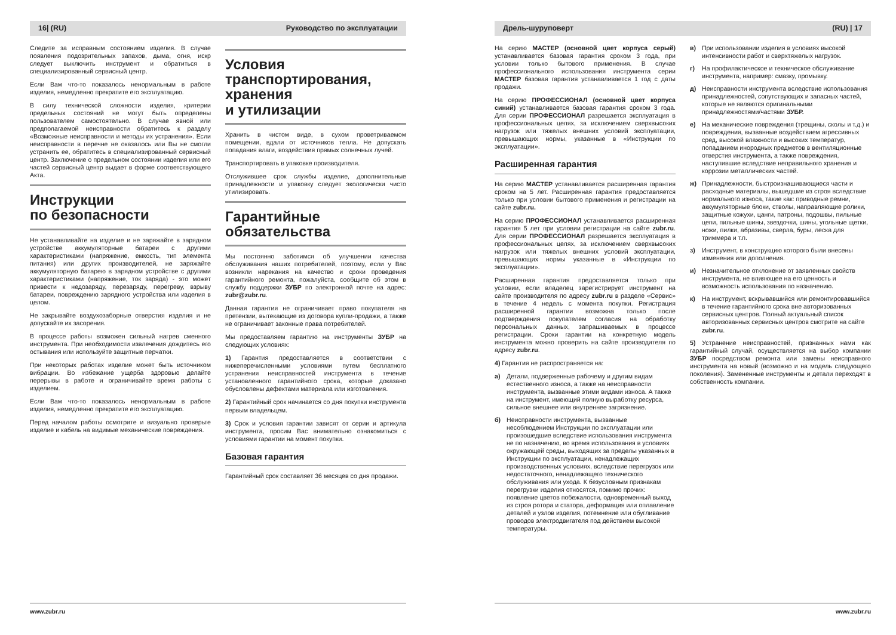16| (RU) Руководство по эксплуатации
Следите за исправным состоянием изделия. В случае появления подозрительных запахов, дыма, огня, искр следует выключить инструмент и обратиться в специализированный сервисный центр.
Если Вам что-то показалось ненормальным в работе изделия, немедленно прекратите его эксплуатацию.
В силу технической сложности изделия, критерии предельных состояний не могут быть определены пользователем самостоятельно. В случае явной или предполагаемой неисправности обратитесь к разделу «Возможные неисправности и методы их устранения». Если неисправности в перечне не оказалось или Вы не смогли устранить ее, обратитесь в специализированный сервисный центр. Заключение о предельном состоянии изделия или его частей сервисный центр выдает в форме соответствующего Акта.
Инструкции
по безопасности
Не устанавливайте на изделие и не заряжайте в зарядном устройстве аккумуляторные батареи с другими характеристиками (напряжение, емкость, тип элемента питания) или других производителей, не заряжайте аккумуляторную батарею в зарядном устройстве с другими характеристиками (напряжение, ток заряда) - это может привести к недозаряду, перезаряду, перегреву, взрыву батареи, повреждению зарядного устройства или изделия в целом.
Не закрывайте воздухозаборные отверстия изделия и не допускайте их засорения.
В процессе работы возможен сильный нагрев сменного инструмента. При необходимости извлечения дождитесь его остывания или используйте защитные перчатки.
При некоторых работах изделие может быть источником вибрации. Во избежание ущерба здоровью делайте перерывы в работе и ограничивайте время работы с изделием.
Если Вам что-то показалось ненормальным в работе изделия, немедленно прекратите его эксплуатацию.
Перед началом работы осмотрите и визуально проверьте изделие и кабель на видимые механические повреждения.
Условия
транспортирования,
хранения
и утилизации
Хранить в чистом виде, в сухом проветриваемом помещении, вдали от источников тепла. Не допускать попадания влаги, воздействия прямых солнечных лучей.
Транспортировать в упаковке производителя.
Отслужившее срок службы изделие, дополнительные принадлежности и упаковку следует экологически чисто утилизировать.
Гарантийные
обязательства
Мы постоянно заботимся об улучшении качества обслуживания наших потребителей, поэтому, если у Вас возникли нарекания на качество и сроки проведения гарантийного ремонта, пожалуйста, сообщите об этом в службу поддержки ЗУБР по электронной почте на адрес: zubr@zubr.ru.
Данная гарантия не ограничивает право покупателя на претензии, вытекающие из договора купли-продажи, а также не ограничивает законные права потребителей.
Мы предоставляем гарантию на инструменты ЗУБР на следующих условиях:
1) Гарантия предоставляется в соответствии с нижеперечисленными условиями путем бесплатного устранения неисправностей инструмента в течение установленного гарантийного срока, которые доказано обусловлены дефектами материала или изготовления.
2) Гарантийный срок начинается со дня покупки инструмента первым владельцем.
3) Срок и условия гарантии зависят от серии и артикула инструмента, просим Вас внимательно ознакомиться с условиями гарантии на момент покупки.
Базовая гарантия
Гарантийный срок составляет 36 месяцев со дня продажи.
www.zubr.ru
Дрель-шуруповерт (RU) | 17
На серию МАСТЕР (основной цвет корпуса серый) устанавливается базовая гарантия сроком 3 года, при условии только бытового применения. В случае профессионального использования инструмента серии МАСТЕР базовая гарантия устанавливается 1 год с даты продажи.
На серию ПРОФЕССИОНАЛ (основной цвет корпуса синий) устанавливается базовая гарантия сроком 3 года. Для серии ПРОФЕССИОНАЛ разрешается эксплуатация в профессиональных целях, за исключением сверхвысоких нагрузок или тяжелых внешних условий эксплуатации, превышающих нормы, указанные в «Инструкции по эксплуатации».
Расширенная гарантия
На серию МАСТЕР устанавливается расширенная гарантия сроком на 5 лет. Расширенная гарантия предоставляется только при условии бытового применения и регистрации на сайте zubr.ru.
На серию ПРОФЕССИОНАЛ устанавливается расширенная гарантия 5 лет при условии регистрации на сайте zubr.ru. Для серии ПРОФЕССИОНАЛ разрешается эксплуатация в профессиональных целях, за исключением сверхвысоких нагрузок или тяжелых внешних условий эксплуатации, превышающих нормы указанные в «Инструкции по эксплуатации».
Расширенная гарантия предоставляется только при условии, если владелец зарегистрирует инструмент на сайте производителя по адресу zubr.ru в разделе «Сервис» в течение 4 недель с момента покупки. Регистрация расширенной гарантии возможна только после подтверждения покупателем согласия на обработку персональных данных, запрашиваемых в процессе регистрации. Сроки гарантии на конкретную модель инструмента можно проверить на сайте производителя по адресу zubr.ru.
4) Гарантия не распространяется на:
а) Детали, подверженные рабочему и другим видам естественного износа, а также на неисправности инструмента, вызванные этими видами износа. А также на инструмент, имеющий полную выработку ресурса, сильное внешнее или внутреннее загрязнение.
б) Неисправности инструмента, вызванные несоблюдением Инструкции по эксплуатации или произошедшие вследствие использования инструмента не по назначению, во время использования в условиях окружающей среды, выходящих за пределы указанных в Инструкции по эксплуатации, ненадлежащих производственных условиях, вследствие перегрузок или недостаточного, ненадлежащего технического обслуживания или ухода. К безусловным признакам перегрузки изделия относятся, помимо прочих: появление цветов побежалости, одновременный выход из строя ротора и статора, деформация или оплавление деталей и узлов изделия, потемнение или обугливание проводов электродвигателя под действием высокой температуры.
в) При использовании изделия в условиях высокой интенсивности работ и сверхтяжелых нагрузок.
г) На профилактическое и техническое обслуживание инструмента, например: смазку, промывку.
д) Неисправности инструмента вследствие использования принадлежностей, сопутствующих и запасных частей, которые не являются оригинальными принадлежностями/частями ЗУБР.
е) На механические повреждения (трещины, сколы и т.д.) и повреждения, вызванные воздействием агрессивных сред, высокой влажности и высоких температур, попаданием инородных предметов в вентиляционные отверстия инструмента, а также повреждения, наступившие вследствие неправильного хранения и коррозии металлических частей.
ж) Принадлежности, быстроизнашивающиеся части и расходные материалы, вышедшие из строя вследствие нормального износа, такие как: приводные ремни, аккумуляторные блоки, стволы, направляющие ролики, защитные кожухи, цанги, патроны, подошвы, пильные цепи, пильные шины, звездочки, шины, угольные щетки, ножи, пилки, абразивы, сверла, буры, леска для триммера и т.п.
з) Инструмент, в конструкцию которого были внесены изменения или дополнения.
и) Незначительное отклонение от заявленных свойств инструмента, не влияющее на его ценность и возможность использования по назначению.
к) На инструмент, вскрывавшийся или ремонтировавшийся в течение гарантийного срока вне авторизованных сервисных центров. Полный актуальный список авторизованных сервисных центров смотрите на сайте zubr.ru.
5) Устранение неисправностей, признанных нами как гарантийный случай, осуществляется на выбор компании ЗУБР посредством ремонта или замены неисправного инструмента на новый (возможно и на модель следующего поколения). Замененные инструменты и детали переходят в собственность компании.
www.zubr.ru